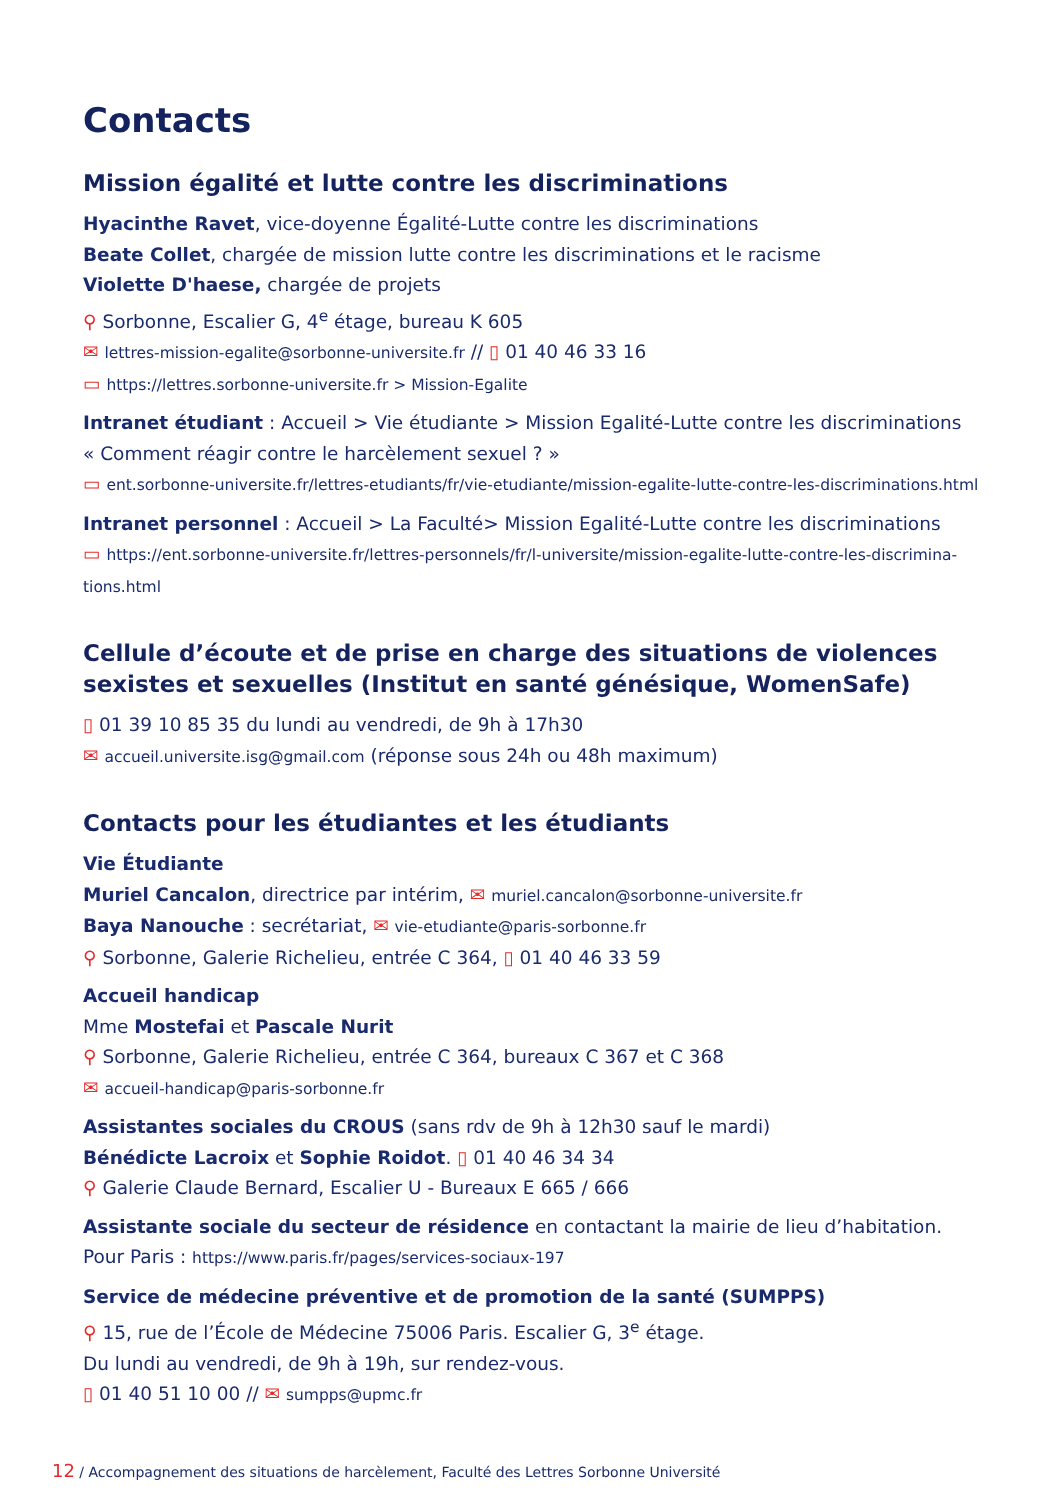Contacts
Mission égalité et lutte contre les discriminations
Hyacinthe Ravet, vice-doyenne Égalité-Lutte contre les discriminations
Beate Collet, chargée de mission lutte contre les discriminations et le racisme
Violette D'haese, chargée de projets
⚲ Sorbonne, Escalier G, 4<sup>e</sup> étage, bureau K 605
✉ lettres-mission-egalite@sorbonne-universite.fr // ▯ 01 40 46 33 16
▭ https://lettres.sorbonne-universite.fr > Mission-Egalite
Intranet étudiant : Accueil > Vie étudiante > Mission Egalité-Lutte contre les discriminations
« Comment réagir contre le harcèlement sexuel ? »
▭ ent.sorbonne-universite.fr/lettres-etudiants/fr/vie-etudiante/mission-egalite-lutte-contre-les-discriminations.html
Intranet personnel : Accueil > La Faculté> Mission Egalité-Lutte contre les discriminations
▭ https://ent.sorbonne-universite.fr/lettres-personnels/fr/l-universite/mission-egalite-lutte-contre-les-discrimina-tions.html
Cellule d’écoute et de prise en charge des situations de violences sexistes et sexuelles (Institut en santé génésique, WomenSafe)
▯ 01 39 10 85 35 du lundi au vendredi, de 9h à 17h30
✉ accueil.universite.isg@gmail.com (réponse sous 24h ou 48h maximum)
Contacts pour les étudiantes et les étudiants
Vie Étudiante
Muriel Cancalon, directrice par intérim, ✉ muriel.cancalon@sorbonne-universite.fr
Baya Nanouche : secrétariat, ✉ vie-etudiante@paris-sorbonne.fr
⚲ Sorbonne, Galerie Richelieu, entrée C 364, ▯ 01 40 46 33 59
Accueil handicap
Mme Mostefai et Pascale Nurit
⚲ Sorbonne, Galerie Richelieu, entrée C 364, bureaux C 367 et C 368
✉ accueil-handicap@paris-sorbonne.fr
Assistantes sociales du CROUS (sans rdv de 9h à 12h30 sauf le mardi)
Bénédicte Lacroix et Sophie Roidot. ▯ 01 40 46 34 34
⚲ Galerie Claude Bernard, Escalier U - Bureaux E 665 / 666
Assistante sociale du secteur de résidence en contactant la mairie de lieu d’habitation.
Pour Paris : https://www.paris.fr/pages/services-sociaux-197
Service de médecine préventive et de promotion de la santé (SUMPPS)
⚲ 15, rue de l’École de Médecine 75006 Paris. Escalier G, 3<sup>e</sup> étage.
Du lundi au vendredi, de 9h à 19h, sur rendez-vous.
▯ 01 40 51 10 00 // ✉ sumpps@upmc.fr
12 / Accompagnement des situations de harcèlement, Faculté des Lettres Sorbonne Université